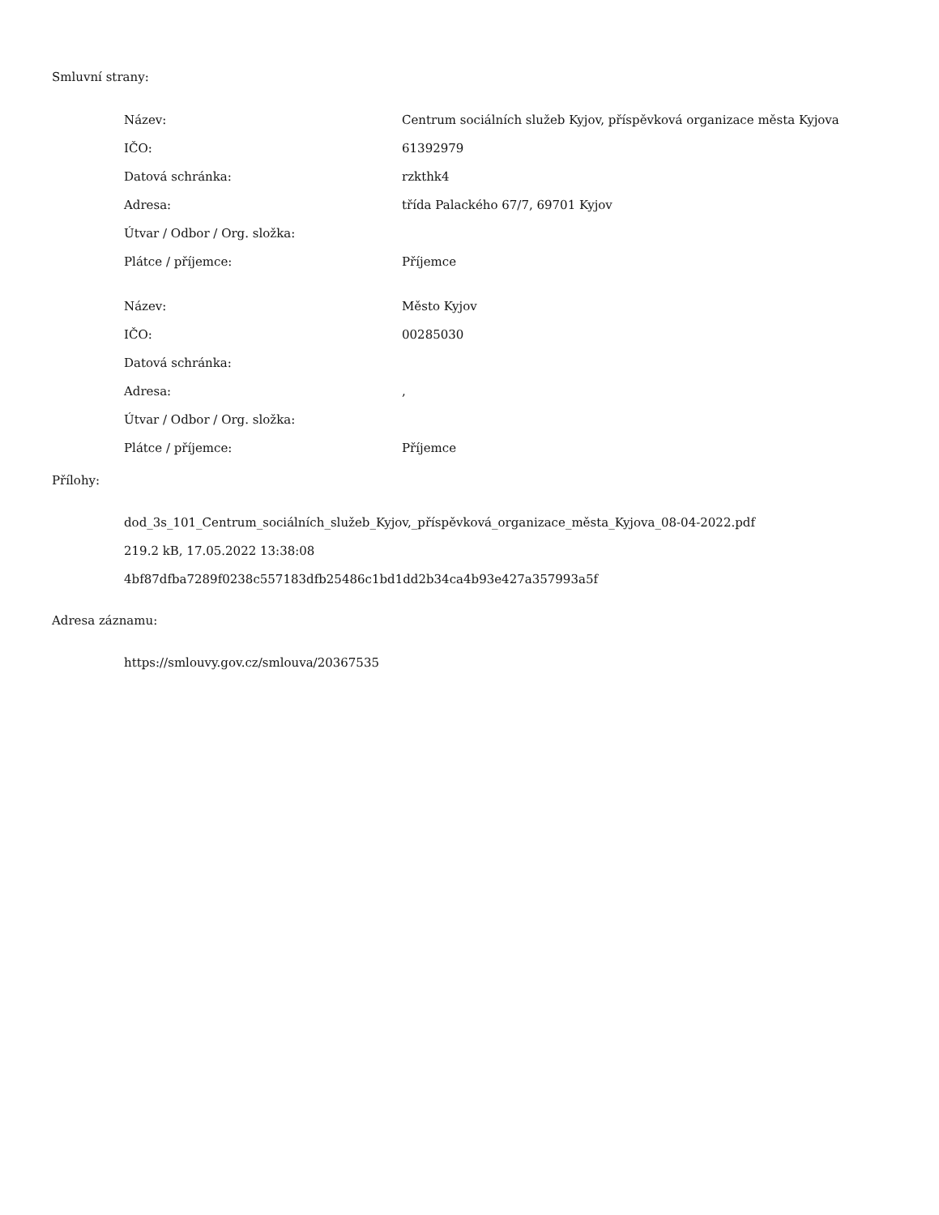Smluvní strany:
| Název: | Centrum sociálních služeb Kyjov, příspěvková organizace města Kyjova |
| IČO: | 61392979 |
| Datová schránka: | rzkthk4 |
| Adresa: | třída Palackého 67/7, 69701 Kyjov |
| Útvar / Odbor / Org. složka: | |
| Plátce / příjemce: | Příjemce |
| Název: | Město Kyjov |
| IČO: | 00285030 |
| Datová schránka: | |
| Adresa: | , |
| Útvar / Odbor / Org. složka: | |
| Plátce / příjemce: | Příjemce |
Přílohy:
dod_3s_101_Centrum_sociálních_služeb_Kyjov,_příspěvková_organizace_města_Kyjova_08-04-2022.pdf
219.2 kB, 17.05.2022 13:38:08
4bf87dfba7289f0238c557183dfb25486c1bd1dd2b34ca4b93e427a357993a5f
Adresa záznamu:
https://smlouvy.gov.cz/smlouva/20367535